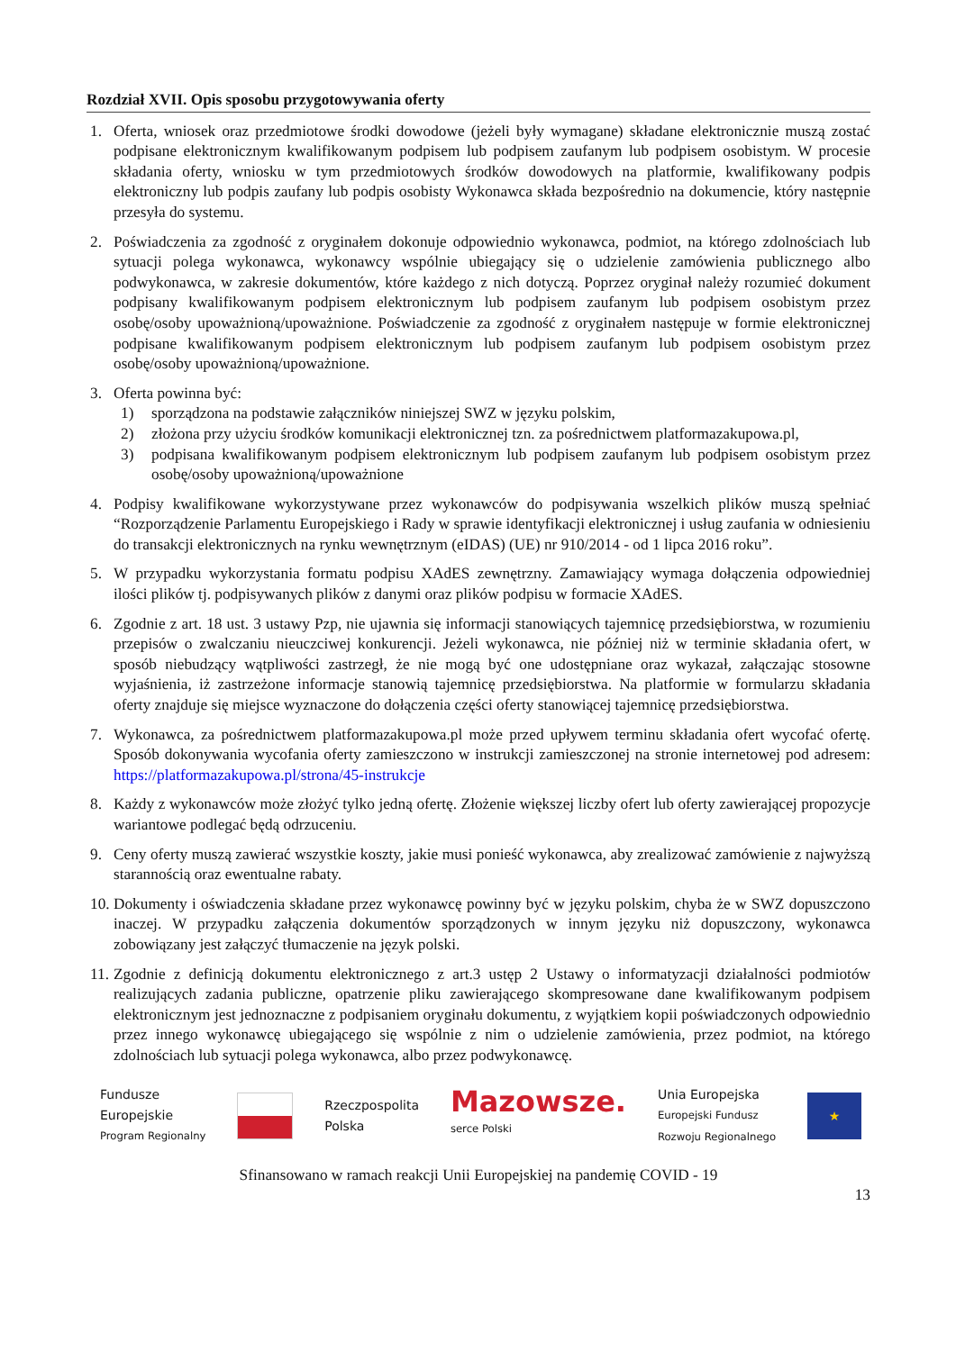Rozdział XVII. Opis sposobu przygotowywania oferty
1. Oferta, wniosek oraz przedmiotowe środki dowodowe (jeżeli były wymagane) składane elektronicznie muszą zostać podpisane elektronicznym kwalifikowanym podpisem lub podpisem zaufanym lub podpisem osobistym. W procesie składania oferty, wniosku w tym przedmiotowych środków dowodowych na platformie, kwalifikowany podpis elektroniczny lub podpis zaufany lub podpis osobisty Wykonawca składa bezpośrednio na dokumencie, który następnie przesyła do systemu.
2. Poświadczenia za zgodność z oryginałem dokonuje odpowiednio wykonawca, podmiot, na którego zdolnościach lub sytuacji polega wykonawca, wykonawcy wspólnie ubiegający się o udzielenie zamówienia publicznego albo podwykonawca, w zakresie dokumentów, które każdego z nich dotyczą. Poprzez oryginał należy rozumieć dokument podpisany kwalifikowanym podpisem elektronicznym lub podpisem zaufanym lub podpisem osobistym przez osobę/osoby upoważnioną/upoważnione. Poświadczenie za zgodność z oryginałem następuje w formie elektronicznej podpisane kwalifikowanym podpisem elektronicznym lub podpisem zaufanym lub podpisem osobistym przez osobę/osoby upoważnioną/upoważnione.
3. Oferta powinna być:
1) sporządzona na podstawie załączników niniejszej SWZ w języku polskim,
2) złożona przy użyciu środków komunikacji elektronicznej tzn. za pośrednictwem platformazakupowa.pl,
3) podpisana kwalifikowanym podpisem elektronicznym lub podpisem zaufanym lub podpisem osobistym przez osobę/osoby upoważnioną/upoważnione
4. Podpisy kwalifikowane wykorzystywane przez wykonawców do podpisywania wszelkich plików muszą spełniać “Rozporządzenie Parlamentu Europejskiego i Rady w sprawie identyfikacji elektronicznej i usług zaufania w odniesieniu do transakcji elektronicznych na rynku wewnętrznym (eIDAS) (UE) nr 910/2014 - od 1 lipca 2016 roku”.
5. W przypadku wykorzystania formatu podpisu XAdES zewnętrzny. Zamawiający wymaga dołączenia odpowiedniej ilości plików tj. podpisywanych plików z danymi oraz plików podpisu w formacie XAdES.
6. Zgodnie z art. 18 ust. 3 ustawy Pzp, nie ujawnia się informacji stanowiących tajemnicę przedsiębiorstwa, w rozumieniu przepisów o zwalczaniu nieuczciwej konkurencji. Jeżeli wykonawca, nie później niż w terminie składania ofert, w sposób niebudzący wątpliwości zastrzegł, że nie mogą być one udostępniane oraz wykazał, załączając stosowne wyjaśnienia, iż zastrzeżone informacje stanowią tajemnicę przedsiębiorstwa. Na platformie w formularzu składania oferty znajduje się miejsce wyznaczone do dołączenia części oferty stanowiącej tajemnicę przedsiębiorstwa.
7. Wykonawca, za pośrednictwem platformazakupowa.pl może przed upływem terminu składania ofert wycofać ofertę. Sposób dokonywania wycofania oferty zamieszczono w instrukcji zamieszczonej na stronie internetowej pod adresem: https://platformazakupowa.pl/strona/45-instrukcje
8. Każdy z wykonawców może złożyć tylko jedną ofertę. Złożenie większej liczby ofert lub oferty zawierającej propozycje wariantowe podlegać będą odrzuceniu.
9. Ceny oferty muszą zawierać wszystkie koszty, jakie musi ponieść wykonawca, aby zrealizować zamówienie z najwyższą starannością oraz ewentualne rabaty.
10. Dokumenty i oświadczenia składane przez wykonawcę powinny być w języku polskim, chyba że w SWZ dopuszczono inaczej. W przypadku załączenia dokumentów sporządzonych w innym języku niż dopuszczony, wykonawca zobowiązany jest załączyć tłumaczenie na język polski.
11. Zgodnie z definicją dokumentu elektronicznego z art.3 ustęp 2 Ustawy o informatyzacji działalności podmiotów realizujących zadania publiczne, opatrzenie pliku zawierającego skompresowane dane kwalifikowanym podpisem elektronicznym jest jednoznaczne z podpisaniem oryginału dokumentu, z wyjątkiem kopii poświadczonych odpowiednio przez innego wykonawcę ubiegającego się wspólnie z nim o udzielenie zamówienia, przez podmiot, na którego zdolnościach lub sytuacji polega wykonawca, albo przez podwykonawcę.
Fundusze
Europejskie
Program Regionalny
Rzeczpospolita
Polska
Mazowsze.
serce Polski
Unia Europejska
Europejski Fundusz
Rozwoju Regionalnego
★
Sfinansowano w ramach reakcji Unii Europejskiej na pandemię COVID - 19
13